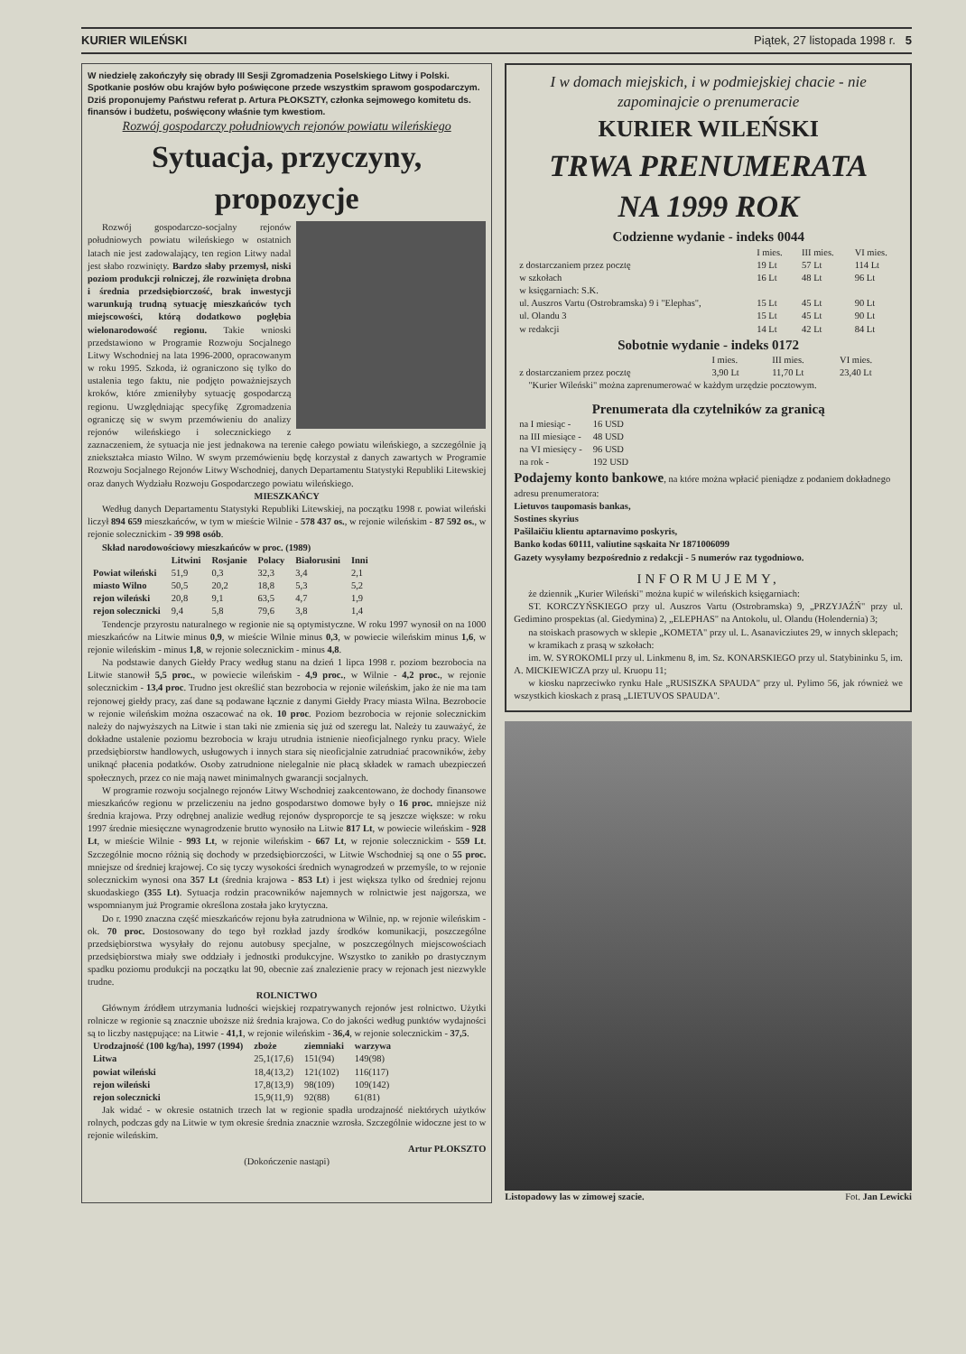KURIER WILEŃSKI Piątek, 27 listopada 1998 r. 5
W niedzielę zakończyły się obrady III Sesji Zgromadzenia Poselskiego Litwy i Polski. Spotkanie posłów obu krajów było poświęcone przede wszystkim sprawom gospodarczym. Dziś proponujemy Państwu referat p. Artura PŁOKSZTY, członka sejmowego komitetu ds. finansów i budżetu, poświęcony właśnie tym kwestiom.
Rozwój gospodarczy południowych rejonów powiatu wileńskiego
Sytuacja, przyczyny, propozycje
Rozwój gospodarczo-socjalny rejonów południowych powiatu wileńskiego w ostatnich latach nie jest zadowalający, ten region Litwy nadal jest słabo rozwinięty. Bardzo słaby przemysł, niski poziom produkcji rolniczej, źle rozwinięta drobna i średnia przedsiębiorczość, brak inwestycji warunkują trudną sytuację mieszkańców tych miejscowości, którą dodatkowo pogłębia wielonarodowość regionu. Takie wnioski przedstawiono w Programie Rozwoju Socjalnego Litwy Wschodniej na lata 1996-2000, opracowanym w roku 1995. Szkoda, iż ograniczono się tylko do ustalenia tego faktu, nie podjęto poważniejszych kroków, które zmieniłyby sytuację gospodarczą regionu. Uwzględniając specyfikę Zgromadzenia ograniczę się w swym przemówieniu do analizy rejonów wileńskiego i solecznickiego z zaznaczeniem, że sytuacja nie jest jednakowa na terenie całego powiatu wileńskiego, a szczególnie ją zniekształca miasto Wilno. W swym przemówieniu będę korzystał z danych zawartych w Programie Rozwoju Socjalnego Rejonów Litwy Wschodniej, danych Departamentu Statystyki Republiki Litewskiej oraz danych Wydziału Rozwoju Gospodarczego powiatu wileńskiego.
MIESZKAŃCY
Według danych Departamentu Statystyki Republiki Litewskiej, na początku 1998 r. powiat wileński liczył 894 659 mieszkańców, w tym w mieście Wilnie - 578 437 os., w rejonie wileńskim - 87 592 os., w rejonie solecznickim - 39 998 osób.
Skład narodowościowy mieszkańców w proc. (1989)
| | Litwini | Rosjanie | Polacy | Białorusini | Inni |
| --- | --- | --- | --- | --- | --- |
| Powiat wileński | 51,9 | 0,3 | 32,3 | 3,4 | 2,1 |
| miasto Wilno | 50,5 | 20,2 | 18,8 | 5,3 | 5,2 |
| rejon wileński | 20,8 | 9,1 | 63,5 | 4,7 | 1,9 |
| rejon solecznicki | 9,4 | 5,8 | 79,6 | 3,8 | 1,4 |
Tendencje przyrostu naturalnego w regionie nie są optymistyczne. W roku 1997 wynosił on na 1000 mieszkańców na Litwie minus 0,9, w mieście Wilnie minus 0,3, w powiecie wileńskim minus 1,6, w rejonie wileńskim - minus 1,8, w rejonie solecznickim - minus 4,8.
Na podstawie danych Giełdy Pracy według stanu na dzień 1 lipca 1998 r. poziom bezrobocia na Litwie stanowił 5,5 proc., w powiecie wileńskim - 4,9 proc., w Wilnie - 4,2 proc., w rejonie solecznickim - 13,4 proc. Trudno jest określić stan bezrobocia w rejonie wileńskim, jako że nie ma tam rejonowej giełdy pracy, zaś dane są podawane łącznie z danymi Giełdy Pracy miasta Wilna. Bezrobocie w rejonie wileńskim można oszacować na ok. 10 proc. Poziom bezrobocia w rejonie solecznickim należy do najwyższych na Litwie i stan taki nie zmienia się już od szeregu lat. Należy tu zauważyć, że dokładne ustalenie poziomu bezrobocia w kraju utrudnia istnienie nieoficjalnego rynku pracy. Wiele przedsiębiorstw handlowych, usługowych i innych stara się nieoficjalnie zatrudniać pracowników, żeby uniknąć płacenia podatków. Osoby zatrudnione nielegalnie nie płacą składek w ramach ubezpieczeń społecznych, przez co nie mają nawet minimalnych gwarancji socjalnych.
W programie rozwoju socjalnego rejonów Litwy Wschodniej zaakcentowano, że dochody finansowe mieszkańców regionu w przeliczeniu na jedno gospodarstwo domowe były o 16 proc. mniejsze niż średnia krajowa. Przy odrębnej analizie według rejonów dysproporcje te są jeszcze większe: w roku 1997 średnie miesięczne wynagrodzenie brutto wynosiło na Litwie 817 Lt, w powiecie wileńskim - 928 Lt, w mieście Wilnie - 993 Lt, w rejonie wileńskim - 667 Lt, w rejonie solecznickim - 559 Lt. Szczególnie mocno różnią się dochody w przedsiębiorczości, w Litwie Wschodniej są one o 55 proc. mniejsze od średniej krajowej. Co się tyczy wysokości średnich wynagrodzeń w przemyśle, to w rejonie solecznickim wynosi ona 357 Lt (średnia krajowa - 853 Lt) i jest większa tylko od średniej rejonu skuodaskiego (355 Lt). Sytuacja rodzin pracowników najemnych w rolnictwie jest najgorsza, we wspomnianym już Programie określona została jako krytyczna.
Do r. 1990 znaczna część mieszkańców rejonu była zatrudniona w Wilnie, np. w rejonie wileńskim - ok. 70 proc. Dostosowany do tego był rozkład jazdy środków komunikacji, poszczególne przedsiębiorstwa wysyłały do rejonu autobusy specjalne, w poszczególnych miejscowościach przedsiębiorstwa miały swe oddziały i jednostki produkcyjne. Wszystko to zanikło po drastycznym spadku poziomu produkcji na początku lat 90, obecnie zaś znalezienie pracy w rejonach jest niezwykle trudne.
ROLNICTWO
Głównym źródłem utrzymania ludności wiejskiej rozpatrywanych rejonów jest rolnictwo. Użytki rolnicze w regionie są znacznie uboższe niż średnia krajowa. Co do jakości według punktów wydajności są to liczby następujące: na Litwie - 41,1, w rejonie wileńskim - 36,4, w rejonie solecznickim - 37,5.
| Urodzajność (100 kg/ha), 1997 (1994) | zboże | ziemniaki | warzywa |
| --- | --- | --- | --- |
| Litwa | 25,1(17,6) | 151(94) | 149(98) |
| powiat wileński | 18,4(13,2) | 121(102) | 116(117) |
| rejon wileński | 17,8(13,9) | 98(109) | 109(142) |
| rejon solecznicki | 15,9(11,9) | 92(88) | 61(81) |
Jak widać - w okresie ostatnich trzech lat w regionie spadła urodzajność niektórych użytków rolnych, podczas gdy na Litwie w tym okresie średnia znacznie wzrosła. Szczególnie widoczne jest to w rejonie wileńskim.
Artur PŁOKSZTO
(Dokończenie nastąpi)
I w domach miejskich, i w podmiejskiej chacie - nie zapominajcie o prenumeracie
KURIER WILEŃSKI
TRWA PRENUMERATA
NA 1999 ROK
Codzienne wydanie - indeks 0044
| | I mies. | III mies. | VI mies. |
| z dostarczaniem przez pocztę | 19 Lt | 57 Lt | 114 Lt |
| w szkołach | 16 Lt | 48 Lt | 96 Lt |
| w księgarniach: S.K. | | | |
| ul. Auszros Vartu (Ostrobramska) 9 i "Elephas", | 15 Lt | 45 Lt | 90 Lt |
| ul. Olandu 3 | 15 Lt | 45 Lt | 90 Lt |
| w redakcji | 14 Lt | 42 Lt | 84 Lt |
Sobotnie wydanie - indeks 0172
| | I mies. | III mies. | VI mies. |
| z dostarczaniem przez pocztę | 3,90 Lt | 11,70 Lt | 23,40 Lt |
"Kurier Wileński" można zaprenumerować w każdym urzędzie pocztowym.
Prenumerata dla czytelników za granicą
| na I miesiąc - | 16 USD |
| na III miesiące - | 48 USD |
| na VI miesięcy - | 96 USD |
| na rok - | 192 USD |
Podajemy konto bankowe, na które można wpłacić pieniądze z podaniem dokładnego adresu prenumeratora:
Lietuvos taupomasis bankas,
Sostines skyrius
Pašilaičiu klientu aptarnavimo poskyris,
Banko kodas 60111, valiutine sąskaita Nr 1871006099
Gazety wysyłamy bezpośrednio z redakcji - 5 numerów raz tygodniowo.
INFORMUJEMY,
że dziennik „Kurier Wileński" można kupić w wileńskich księgarniach:
ST. KORCZYŃSKIEGO przy ul. Auszros Vartu (Ostrobramska) 9, „PRZYJAŹŃ" przy ul. Gedimino prospektas (al. Giedymina) 2, „ELEPHAS" na Antokolu, ul. Olandu (Holendernia) 3;
na stoiskach prasowych w sklepie „KOMETA" przy ul. L. Asanavicziutes 29, w innych sklepach;
w kramikach z prasą w szkołach:
im. W. SYROKOMLI przy ul. Linkmenu 8, im. Sz. KONARSKIEGO przy ul. Statybininku 5, im. A. MICKIEWICZA przy ul. Kruopu 11;
w kiosku naprzeciwko rynku Hale „RUSISZKA SPAUDA" przy ul. Pylimo 56, jak również we wszystkich kioskach z prasą „LIETUVOS SPAUDA".
Listopadowy las w zimowej szacie. Fot. Jan Lewicki